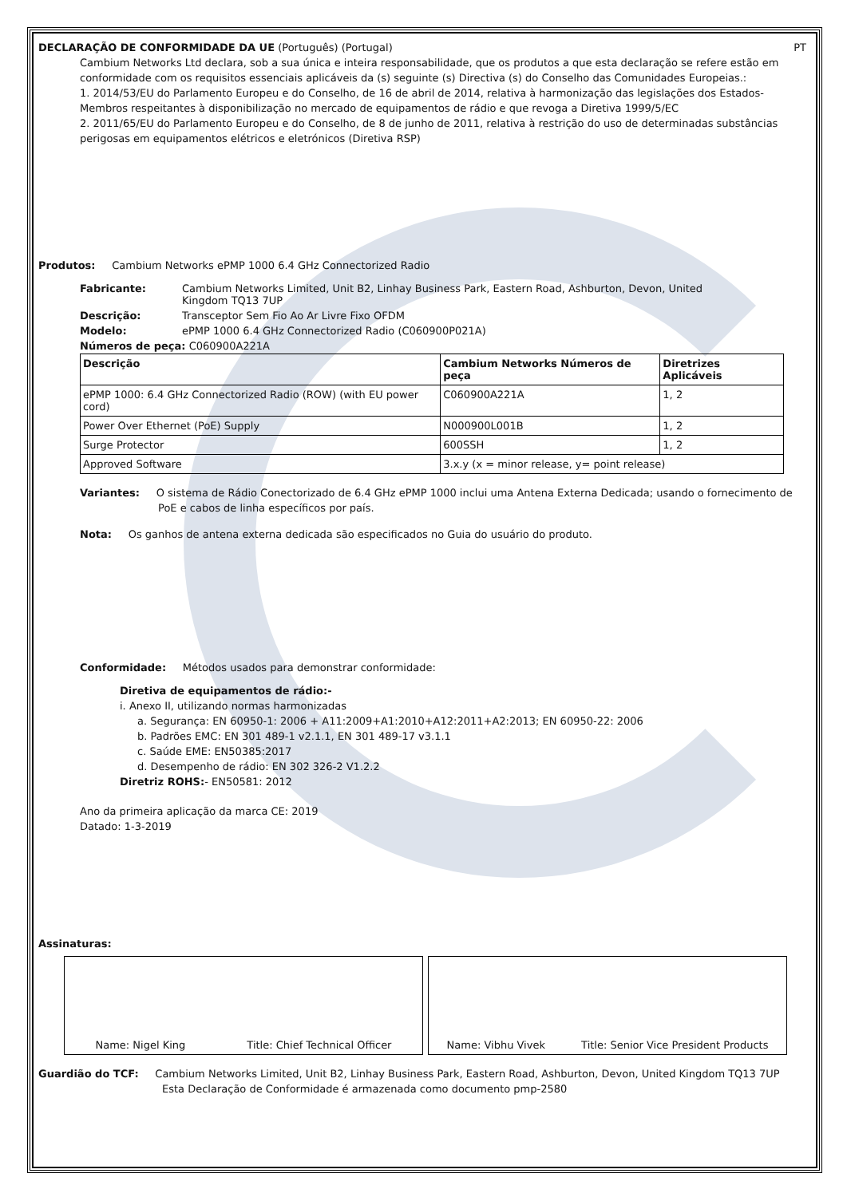DECLARAÇÃO DE CONFORMIDADE DA UE (Português) (Portugal) PT
Cambium Networks Ltd declara, sob a sua única e inteira responsabilidade, que os produtos a que esta declaração se refere estão em conformidade com os requisitos essenciais aplicáveis da (s) seguinte (s) Directiva (s) do Conselho das Comunidades Europeias.:
1. 2014/53/EU do Parlamento Europeu e do Conselho, de 16 de abril de 2014, relativa à harmonização das legislações dos Estados-Membros respeitantes à disponibilização no mercado de equipamentos de rádio e que revoga a Diretiva 1999/5/EC
2. 2011/65/EU do Parlamento Europeu e do Conselho, de 8 de junho de 2011, relativa à restrição do uso de determinadas substâncias perigosas em equipamentos elétricos e eletrónicos (Diretiva RSP)
Produtos: Cambium Networks ePMP 1000 6.4 GHz Connectorized Radio
| Fabricante: | Cambium Networks Limited, Unit B2, Linhay Business Park, Eastern Road, Ashburton, Devon, United Kingdom TQ13 7UP |
| Descrição: | Transceptor Sem Fio Ao Ar Livre Fixo OFDM |
| Modelo: | ePMP 1000 6.4 GHz Connectorized Radio (C060900P021A) |
| Números de peça: C060900A221A | |
| Descrição | Cambium Networks Números de peça | Diretrizes Aplicáveis |
| --- | --- | --- |
| ePMP 1000: 6.4 GHz Connectorized Radio (ROW) (with EU power cord) | C060900A221A | 1, 2 |
| Power Over Ethernet (PoE) Supply | N000900L001B | 1, 2 |
| Surge Protector | 600SSH | 1, 2 |
| Approved Software | 3.x.y (x = minor release, y= point release) | |
Variantes: O sistema de Rádio Conectorizado de 6.4 GHz ePMP 1000 inclui uma Antena Externa Dedicada; usando o fornecimento de PoE e cabos de linha específicos por país.
Nota: Os ganhos de antena externa dedicada são especificados no Guia do usuário do produto.
Conformidade: Métodos usados para demonstrar conformidade:
Diretiva de equipamentos de rádio:-
i. Anexo II, utilizando normas harmonizadas
a. Segurança: EN 60950-1: 2006 + A11:2009+A1:2010+A12:2011+A2:2013; EN 60950-22: 2006
b. Padrões EMC: EN 301 489-1 v2.1.1, EN 301 489-17 v3.1.1
c. Saúde EME: EN50385:2017
d. Desempenho de rádio: EN 302 326-2 V1.2.2
Diretriz ROHS:- EN50581: 2012
Ano da primeira aplicação da marca CE: 2019
Datado: 1-3-2019
Assinaturas:
Name: Nigel King Title: Chief Technical Officer Name: Vibhu Vivek Title: Senior Vice President Products
Guardião do TCF: Cambium Networks Limited, Unit B2, Linhay Business Park, Eastern Road, Ashburton, Devon, United Kingdom TQ13 7UP
Esta Declaração de Conformidade é armazenada como documento pmp-2580